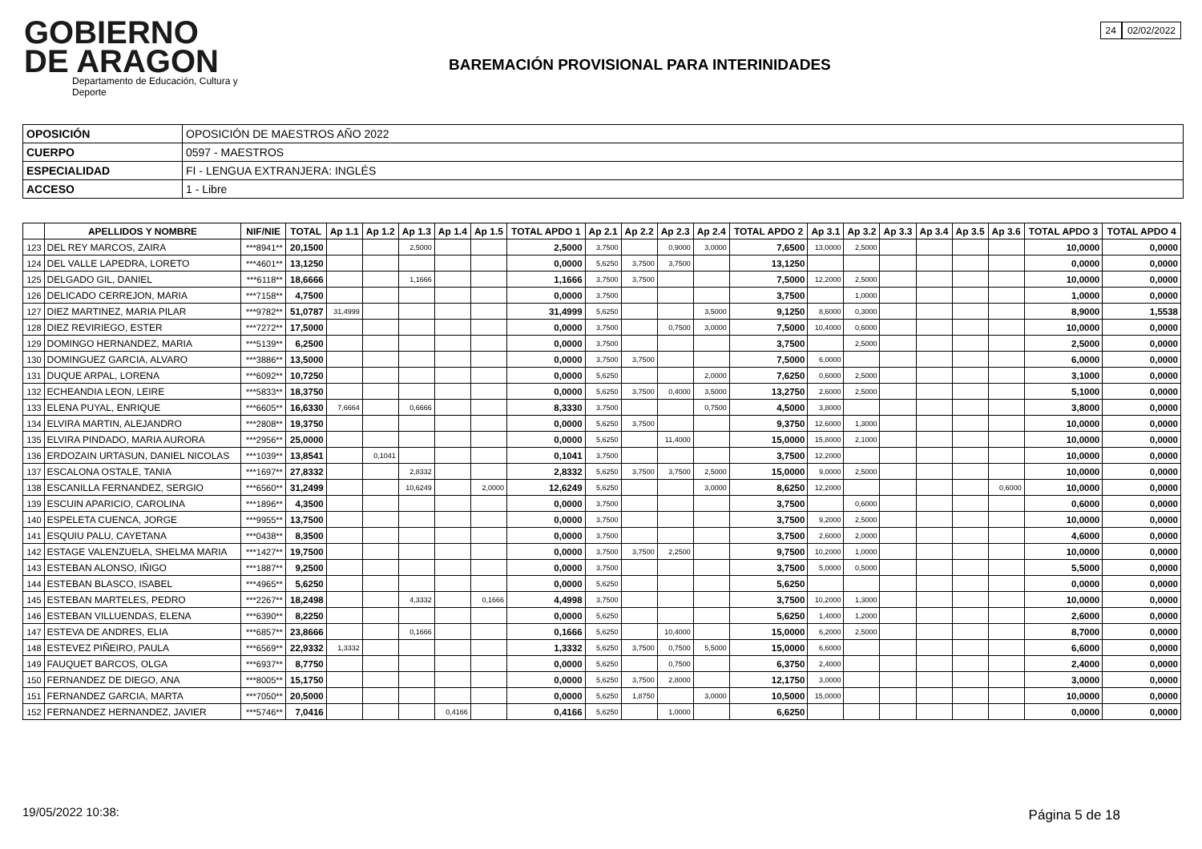GOBIERNO
DE ARAGON
Departamento de Educación, Cultura y Deporte
24 02/02/2022
BAREMACIÓN PROVISIONAL PARA INTERINIDADES
| OPOSICIÓN | OPOSICIÓN DE MAESTROS AÑO 2022 |
| CUERPO | 0597 - MAESTROS |
| ESPECIALIDAD | FI - LENGUA EXTRANJERA: INGLÉS |
| ACCESO | 1 - Libre |
| | APELLIDOS Y NOMBRE | NIF/NIE | TOTAL | Ap 1.1 | Ap 1.2 | Ap 1.3 | Ap 1.4 | Ap 1.5 | TOTAL APDO 1 | Ap 2.1 | Ap 2.2 | Ap 2.3 | Ap 2.4 | TOTAL APDO 2 | Ap 3.1 | Ap 3.2 | Ap 3.3 | Ap 3.4 | Ap 3.5 | Ap 3.6 | TOTAL APDO 3 | TOTAL APDO 4 |
| --- | --- | --- | --- | --- | --- | --- | --- | --- | --- | --- | --- | --- | --- | --- | --- | --- | --- | --- | --- | --- | --- | --- |
| 123 | DEL REY MARCOS, ZAIRA | ***8941** | 20,1500 | | | 2,5000 | | | 2,5000 | 3,7500 | | 0,9000 | 3,0000 | 7,6500 | 13,0000 | 2,5000 | | | | | 10,0000 | 0,0000 |
| 124 | DEL VALLE LAPEDRA, LORETO | ***4601** | 13,1250 | | | | | | 0,0000 | 5,6250 | 3,7500 | 3,7500 | | 13,1250 | | | | | | | 0,0000 | 0,0000 |
| 125 | DELGADO GIL, DANIEL | ***6118** | 18,6666 | | | 1,1666 | | | 1,1666 | 3,7500 | 3,7500 | | | 7,5000 | 12,2000 | 2,5000 | | | | | 10,0000 | 0,0000 |
| 126 | DELICADO CERREJON, MARIA | ***7158** | 4,7500 | | | | | | 0,0000 | 3,7500 | | | | 3,7500 | | 1,0000 | | | | | 1,0000 | 0,0000 |
| 127 | DIEZ MARTINEZ, MARIA PILAR | ***9782** | 51,0787 | 31,4999 | | | | | 31,4999 | 5,6250 | | | 3,5000 | 9,1250 | 8,6000 | 0,3000 | | | | | 8,9000 | 1,5538 |
| 128 | DIEZ REVIRIEGO, ESTER | ***7272** | 17,5000 | | | | | | 0,0000 | 3,7500 | | 0,7500 | 3,0000 | 7,5000 | 10,4000 | 0,6000 | | | | | 10,0000 | 0,0000 |
| 129 | DOMINGO HERNANDEZ, MARIA | ***5139** | 6,2500 | | | | | | 0,0000 | 3,7500 | | | | 3,7500 | | 2,5000 | | | | | 2,5000 | 0,0000 |
| 130 | DOMINGUEZ GARCIA, ALVARO | ***3886** | 13,5000 | | | | | | 0,0000 | 3,7500 | 3,7500 | | | 7,5000 | 6,0000 | | | | | | 6,0000 | 0,0000 |
| 131 | DUQUE ARPAL, LORENA | ***6092** | 10,7250 | | | | | | 0,0000 | 5,6250 | | | 2,0000 | 7,6250 | 0,6000 | 2,5000 | | | | | 3,1000 | 0,0000 |
| 132 | ECHEANDIA LEON, LEIRE | ***5833** | 18,3750 | | | | | | 0,0000 | 5,6250 | 3,7500 | 0,4000 | 3,5000 | 13,2750 | 2,6000 | 2,5000 | | | | | 5,1000 | 0,0000 |
| 133 | ELENA PUYAL, ENRIQUE | ***6605** | 16,6330 | 7,6664 | | 0,6666 | | | 8,3330 | 3,7500 | | | 0,7500 | 4,5000 | 3,8000 | | | | | | 3,8000 | 0,0000 |
| 134 | ELVIRA MARTIN, ALEJANDRO | ***2808** | 19,3750 | | | | | | 0,0000 | 5,6250 | 3,7500 | | | 9,3750 | 12,6000 | 1,3000 | | | | | 10,0000 | 0,0000 |
| 135 | ELVIRA PINDADO, MARIA AURORA | ***2956** | 25,0000 | | | | | | 0,0000 | 5,6250 | | 11,4000 | | 15,0000 | 15,8000 | 2,1000 | | | | | 10,0000 | 0,0000 |
| 136 | ERDOZAIN URTASUN, DANIEL NICOLAS | ***1039** | 13,8541 | | 0,1041 | | | | 0,1041 | 3,7500 | | | | 3,7500 | 12,2000 | | | | | | 10,0000 | 0,0000 |
| 137 | ESCALONA OSTALE, TANIA | ***1697** | 27,8332 | | | 2,8332 | | | 2,8332 | 5,6250 | 3,7500 | 3,7500 | 2,5000 | 15,0000 | 9,0000 | 2,5000 | | | | | 10,0000 | 0,0000 |
| 138 | ESCANILLA FERNANDEZ, SERGIO | ***6560** | 31,2499 | | | 10,6249 | | 2,0000 | 12,6249 | 5,6250 | | | 3,0000 | 8,6250 | 12,2000 | | | | | 0,6000 | 10,0000 | 0,0000 |
| 139 | ESCUIN APARICIO, CAROLINA | ***1896** | 4,3500 | | | | | | 0,0000 | 3,7500 | | | | 3,7500 | | 0,6000 | | | | | 0,6000 | 0,0000 |
| 140 | ESPELETA CUENCA, JORGE | ***9955** | 13,7500 | | | | | | 0,0000 | 3,7500 | | | | 3,7500 | 9,2000 | 2,5000 | | | | | 10,0000 | 0,0000 |
| 141 | ESQUIU PALU, CAYETANA | ***0438** | 8,3500 | | | | | | 0,0000 | 3,7500 | | | | 3,7500 | 2,6000 | 2,0000 | | | | | 4,6000 | 0,0000 |
| 142 | ESTAGE VALENZUELA, SHELMA MARIA | ***1427** | 19,7500 | | | | | | 0,0000 | 3,7500 | 3,7500 | 2,2500 | | 9,7500 | 10,2000 | 1,0000 | | | | | 10,0000 | 0,0000 |
| 143 | ESTEBAN ALONSO, IÑIGO | ***1887** | 9,2500 | | | | | | 0,0000 | 3,7500 | | | | 3,7500 | 5,0000 | 0,5000 | | | | | 5,5000 | 0,0000 |
| 144 | ESTEBAN BLASCO, ISABEL | ***4965** | 5,6250 | | | | | | 0,0000 | 5,6250 | | | | 5,6250 | | | | | | | 0,0000 | 0,0000 |
| 145 | ESTEBAN MARTELES, PEDRO | ***2267** | 18,2498 | | | 4,3332 | | 0,1666 | 4,4998 | 3,7500 | | | | 3,7500 | 10,2000 | 1,3000 | | | | | 10,0000 | 0,0000 |
| 146 | ESTEBAN VILLUENDAS, ELENA | ***6390** | 8,2250 | | | | | | 0,0000 | 5,6250 | | | | 5,6250 | 1,4000 | 1,2000 | | | | | 2,6000 | 0,0000 |
| 147 | ESTEVA DE ANDRES, ELIA | ***6857** | 23,8666 | | | 0,1666 | | | 0,1666 | 5,6250 | | 10,4000 | | 15,0000 | 6,2000 | 2,5000 | | | | | 8,7000 | 0,0000 |
| 148 | ESTEVEZ PIÑEIRO, PAULA | ***6569** | 22,9332 | 1,3332 | | | | | 1,3332 | 5,6250 | 3,7500 | 0,7500 | 5,5000 | 15,0000 | 6,6000 | | | | | | 6,6000 | 0,0000 |
| 149 | FAUQUET BARCOS, OLGA | ***6937** | 8,7750 | | | | | | 0,0000 | 5,6250 | | 0,7500 | | 6,3750 | 2,4000 | | | | | | 2,4000 | 0,0000 |
| 150 | FERNANDEZ DE DIEGO, ANA | ***8005** | 15,1750 | | | | | | 0,0000 | 5,6250 | 3,7500 | 2,8000 | | 12,1750 | 3,0000 | | | | | | 3,0000 | 0,0000 |
| 151 | FERNANDEZ GARCIA, MARTA | ***7050** | 20,5000 | | | | | | 0,0000 | 5,6250 | 1,8750 | | 3,0000 | 10,5000 | 15,0000 | | | | | | 10,0000 | 0,0000 |
| 152 | FERNANDEZ HERNANDEZ, JAVIER | ***5746** | 7,0416 | | | | 0,4166 | | 0,4166 | 5,6250 | | 1,0000 | | 6,6250 | | | | | | | 0,0000 | 0,0000 |
19/05/2022 10:38: Página 5 de 18